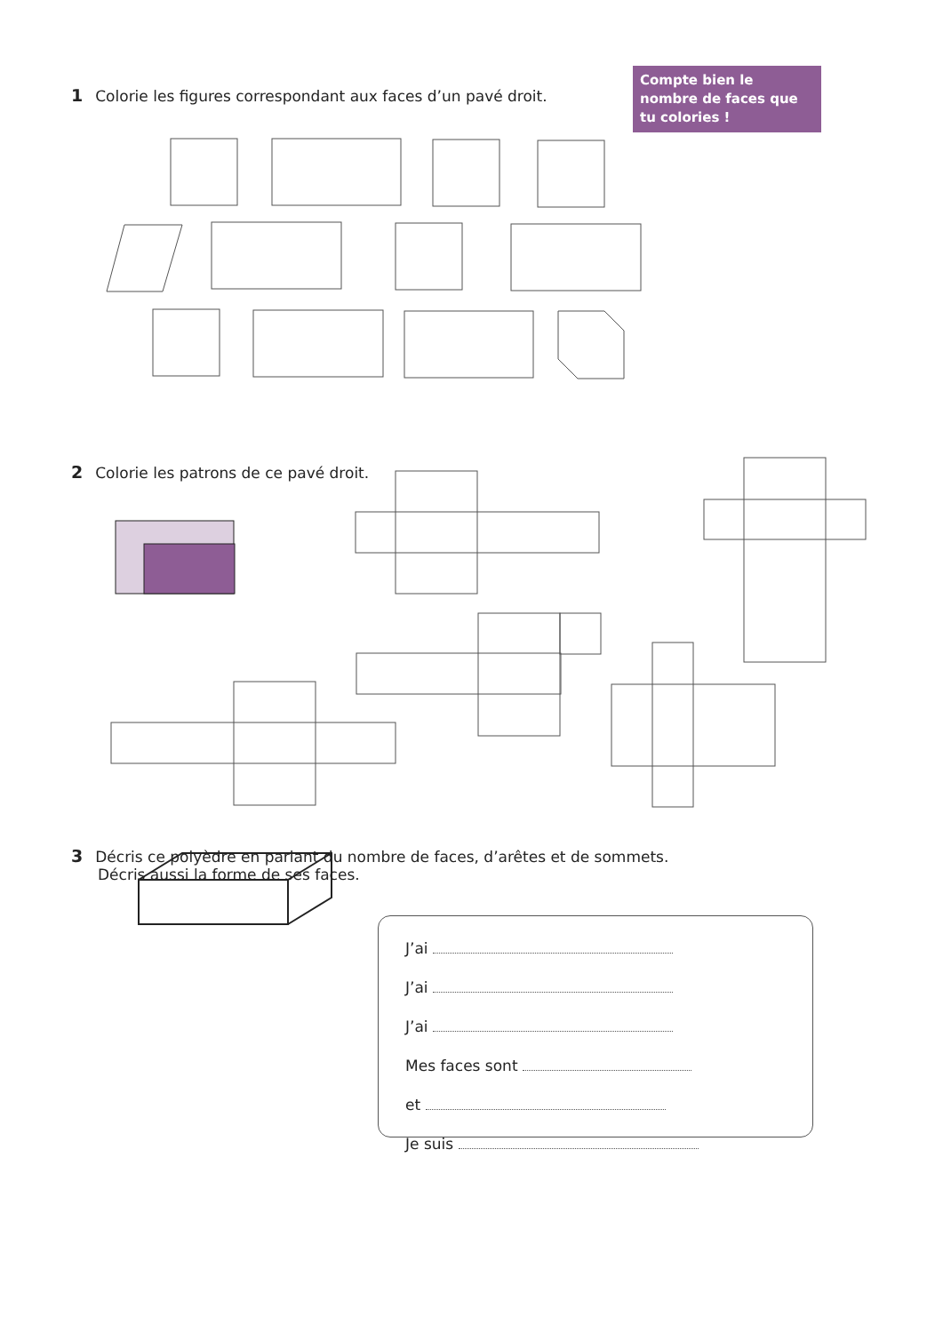1 Colorie les figures correspondant aux faces d’un pavé droit.
Compte bien le nombre de faces que tu colories !
2 Colorie les patrons de ce pavé droit.
3 Décris ce polyèdre en parlant du nombre de faces, d’arêtes et de sommets.
Décris aussi la forme de ses faces.
J’ai
J’ai
J’ai
Mes faces sont
et
Je suis